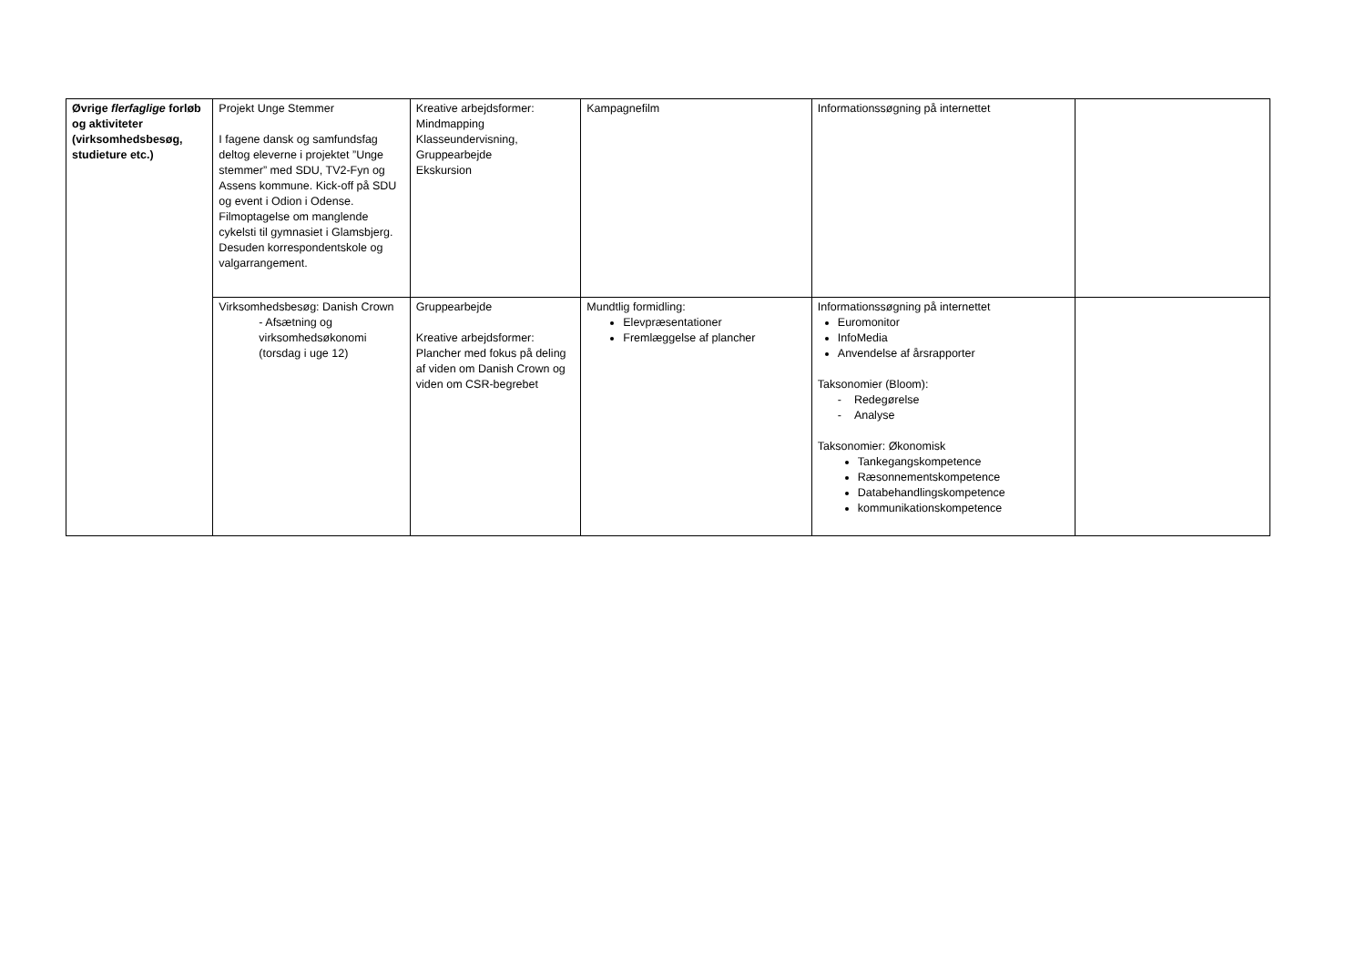| Øvrige flerfaglige forløb og aktiviteter (virksomhedsbesøg, studieture etc.) | Projekt Unge Stemmer I fagene dansk og samfundsfag deltog eleverne i projektet ”Unge stemmer” med SDU, TV2-Fyn og Assens kommune. Kick-off på SDU og event i Odion i Odense. Filmoptagelse om manglende cykelsti til gymnasiet i Glamsbjerg. Desuden korrespondentskole og valgarrangement. | Kreative arbejdsformer: Mindmapping Klasseundervisning, Gruppearbejde Ekskursion | Kampagnefilm | Informationssøgning på internettet | |
| | Virksomhedsbesøg: Danish Crown - Afsætning og virksomhedsøkonomi (torsdag i uge 12) | Gruppearbejde Kreative arbejdsformer: Plancher med fokus på deling af viden om Danish Crown og viden om CSR-begrebet | Mundtlig formidling: Elevpræsentationer Fremlæggelse af plancher | Informationssøgning på internettet Euromonitor InfoMedia Anvendelse af årsrapporter Taksonomier (Bloom): - Redegørelse - Analyse Taksonomier: Økonomisk Tankegangskompetence Ræsonnementskompetence Databehandlingskompetence kommunikationskompetence | |